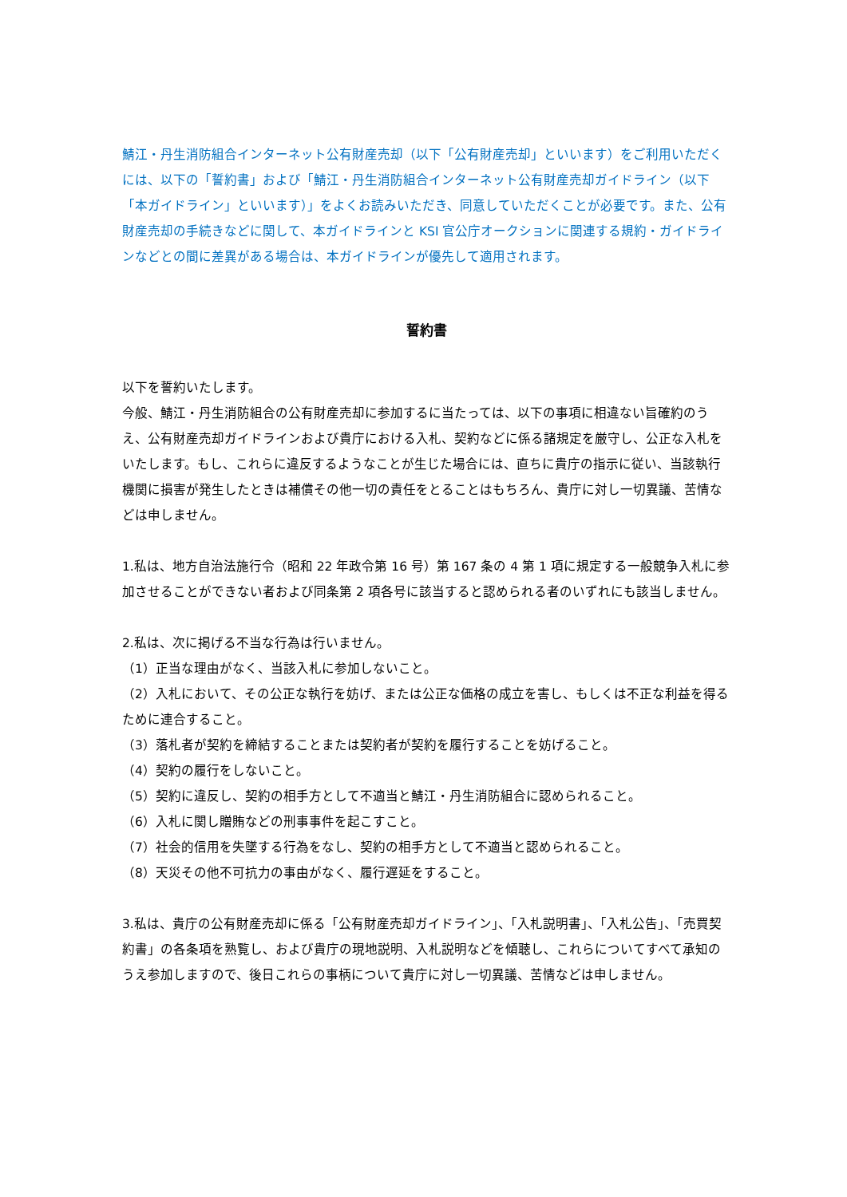鯖江・丹生消防組合インターネット公有財産売却（以下「公有財産売却」といいます）をご利用いただくには、以下の「誓約書」および「鯖江・丹生消防組合インターネット公有財産売却ガイドライン（以下「本ガイドライン」といいます）」をよくお読みいただき、同意していただくことが必要です。また、公有財産売却の手続きなどに関して、本ガイドラインと KSI 官公庁オークションに関連する規約・ガイドラインなどとの間に差異がある場合は、本ガイドラインが優先して適用されます。
誓約書
以下を誓約いたします。
今般、鯖江・丹生消防組合の公有財産売却に参加するに当たっては、以下の事項に相違ない旨確約のうえ、公有財産売却ガイドラインおよび貴庁における入札、契約などに係る諸規定を厳守し、公正な入札をいたします。もし、これらに違反するようなことが生じた場合には、直ちに貴庁の指示に従い、当該執行機関に損害が発生したときは補償その他一切の責任をとることはもちろん、貴庁に対し一切異議、苦情などは申しません。
1.私は、地方自治法施行令（昭和 22 年政令第 16 号）第 167 条の 4 第 1 項に規定する一般競争入札に参加させることができない者および同条第 2 項各号に該当すると認められる者のいずれにも該当しません。
2.私は、次に掲げる不当な行為は行いません。
（1）正当な理由がなく、当該入札に参加しないこと。
（2）入札において、その公正な執行を妨げ、または公正な価格の成立を害し、もしくは不正な利益を得るために連合すること。
（3）落札者が契約を締結することまたは契約者が契約を履行することを妨げること。
（4）契約の履行をしないこと。
（5）契約に違反し、契約の相手方として不適当と鯖江・丹生消防組合に認められること。
（6）入札に関し贈賄などの刑事事件を起こすこと。
（7）社会的信用を失墜する行為をなし、契約の相手方として不適当と認められること。
（8）天災その他不可抗力の事由がなく、履行遅延をすること。
3.私は、貴庁の公有財産売却に係る「公有財産売却ガイドライン」、「入札説明書」、「入札公告」、「売買契約書」の各条項を熟覧し、および貴庁の現地説明、入札説明などを傾聴し、これらについてすべて承知のうえ参加しますので、後日これらの事柄について貴庁に対し一切異議、苦情などは申しません。